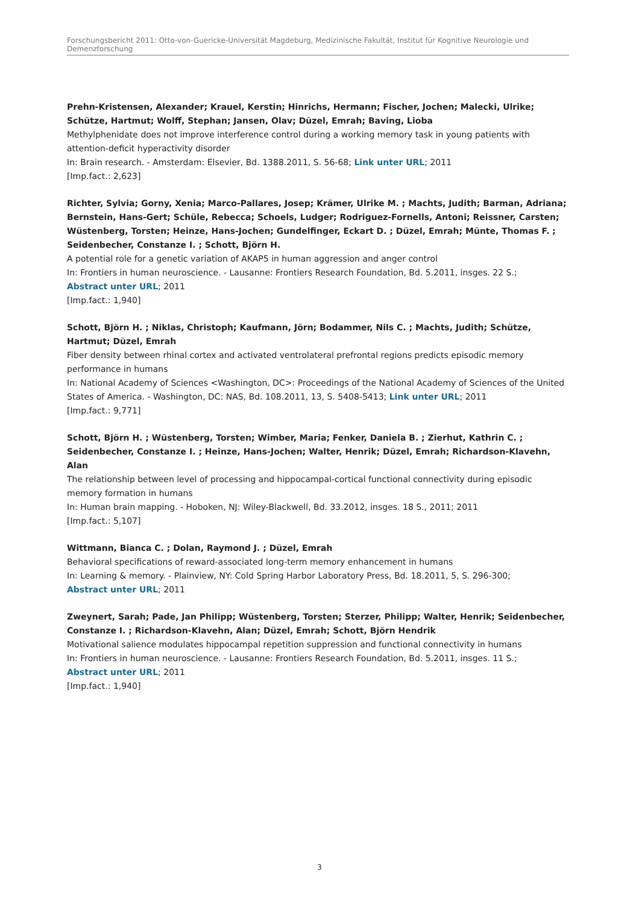Forschungsbericht 2011: Otto-von-Guericke-Universität Magdeburg, Medizinische Fakultät, Institut für Kognitive Neurologie und Demenzforschung
Prehn-Kristensen, Alexander; Krauel, Kerstin; Hinrichs, Hermann; Fischer, Jochen; Malecki, Ulrike; Schütze, Hartmut; Wolff, Stephan; Jansen, Olav; Düzel, Emrah; Baving, Lioba
Methylphenidate does not improve interference control during a working memory task in young patients with attention-deficit hyperactivity disorder
In: Brain research. - Amsterdam: Elsevier, Bd. 1388.2011, S. 56-68; Link unter URL; 2011
[Imp.fact.: 2,623]
Richter, Sylvia; Gorny, Xenia; Marco-Pallares, Josep; Krämer, Ulrike M. ; Machts, Judith; Barman, Adriana; Bernstein, Hans-Gert; Schüle, Rebecca; Schoels, Ludger; Rodriguez-Fornells, Antoni; Reissner, Carsten; Wüstenberg, Torsten; Heinze, Hans-Jochen; Gundelfinger, Eckart D. ; Düzel, Emrah; Münte, Thomas F. ; Seidenbecher, Constanze I. ; Schott, Björn H.
A potential role for a genetic variation of AKAP5 in human aggression and anger control
In: Frontiers in human neuroscience. - Lausanne: Frontiers Research Foundation, Bd. 5.2011, insges. 22 S.;
Abstract unter URL; 2011
[Imp.fact.: 1,940]
Schott, Björn H. ; Niklas, Christoph; Kaufmann, Jörn; Bodammer, Nils C. ; Machts, Judith; Schütze, Hartmut; Düzel, Emrah
Fiber density between rhinal cortex and activated ventrolateral prefrontal regions predicts episodic memory performance in humans
In: National Academy of Sciences <Washington, DC>: Proceedings of the National Academy of Sciences of the United States of America. - Washington, DC: NAS, Bd. 108.2011, 13, S. 5408-5413; Link unter URL; 2011
[Imp.fact.: 9,771]
Schott, Björn H. ; Wüstenberg, Torsten; Wimber, Maria; Fenker, Daniela B. ; Zierhut, Kathrin C. ; Seidenbecher, Constanze I. ; Heinze, Hans-Jochen; Walter, Henrik; Düzel, Emrah; Richardson-Klavehn, Alan
The relationship between level of processing and hippocampal-cortical functional connectivity during episodic memory formation in humans
In: Human brain mapping. - Hoboken, NJ: Wiley-Blackwell, Bd. 33.2012, insges. 18 S., 2011; 2011
[Imp.fact.: 5,107]
Wittmann, Bianca C. ; Dolan, Raymond J. ; Düzel, Emrah
Behavioral specifications of reward-associated long-term memory enhancement in humans
In: Learning & memory. - Plainview, NY: Cold Spring Harbor Laboratory Press, Bd. 18.2011, 5, S. 296-300;
Abstract unter URL; 2011
Zweynert, Sarah; Pade, Jan Philipp; Wüstenberg, Torsten; Sterzer, Philipp; Walter, Henrik; Seidenbecher, Constanze I. ; Richardson-Klavehn, Alan; Düzel, Emrah; Schott, Björn Hendrik
Motivational salience modulates hippocampal repetition suppression and functional connectivity in humans
In: Frontiers in human neuroscience. - Lausanne: Frontiers Research Foundation, Bd. 5.2011, insges. 11 S.;
Abstract unter URL; 2011
[Imp.fact.: 1,940]
3